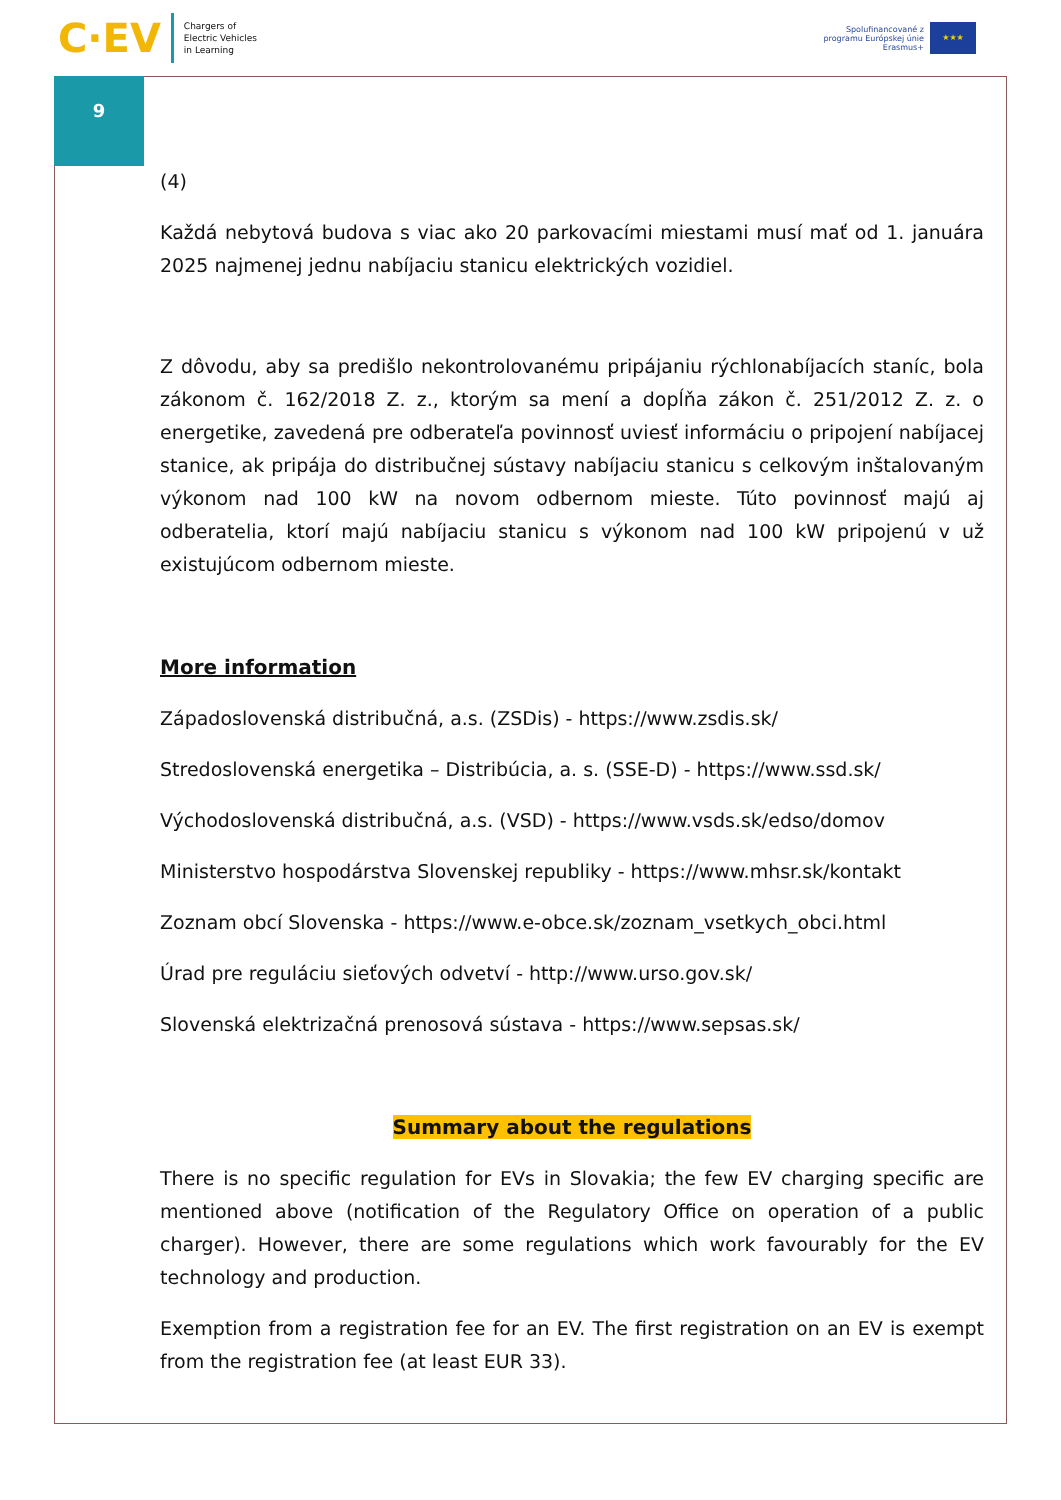C·EV
Chargers of
Electric Vehicles
in Learning
Spolufinancované z
programu Európskej únie
Erasmus+
★★★
9
(4)
Každá nebytová budova s viac ako 20 parkovacími miestami musí mať od 1. januára 2025 najmenej jednu nabíjaciu stanicu elektrických vozidiel.
Z dôvodu, aby sa predišlo nekontrolovanému pripájaniu rýchlonabíjacích staníc, bola zákonom č. 162/2018 Z. z., ktorým sa mení a dopĺňa zákon č. 251/2012 Z. z. o energetike, zavedená pre odberateľa povinnosť uviesť informáciu o pripojení nabíjacej stanice, ak pripája do distribučnej sústavy nabíjaciu stanicu s celkovým inštalovaným výkonom nad 100 kW na novom odbernom mieste. Túto povinnosť majú aj odberatelia, ktorí majú nabíjaciu stanicu s výkonom nad 100 kW pripojenú v už existujúcom odbernom mieste.
More information
Západoslovenská distribučná, a.s. (ZSDis) - https://www.zsdis.sk/
Stredoslovenská energetika – Distribúcia, a. s. (SSE-D) - https://www.ssd.sk/
Východoslovenská distribučná, a.s. (VSD) - https://www.vsds.sk/edso/domov
Ministerstvo hospodárstva Slovenskej republiky - https://www.mhsr.sk/kontakt
Zoznam obcí Slovenska - https://www.e-obce.sk/zoznam_vsetkych_obci.html
Úrad pre reguláciu sieťových odvetví - http://www.urso.gov.sk/
Slovenská elektrizačná prenosová sústava - https://www.sepsas.sk/
Summary about the regulations
There is no specific regulation for EVs in Slovakia; the few EV charging specific are mentioned above (notification of the Regulatory Office on operation of a public charger). However, there are some regulations which work favourably for the EV technology and production.
Exemption from a registration fee for an EV. The first registration on an EV is exempt from the registration fee (at least EUR 33).